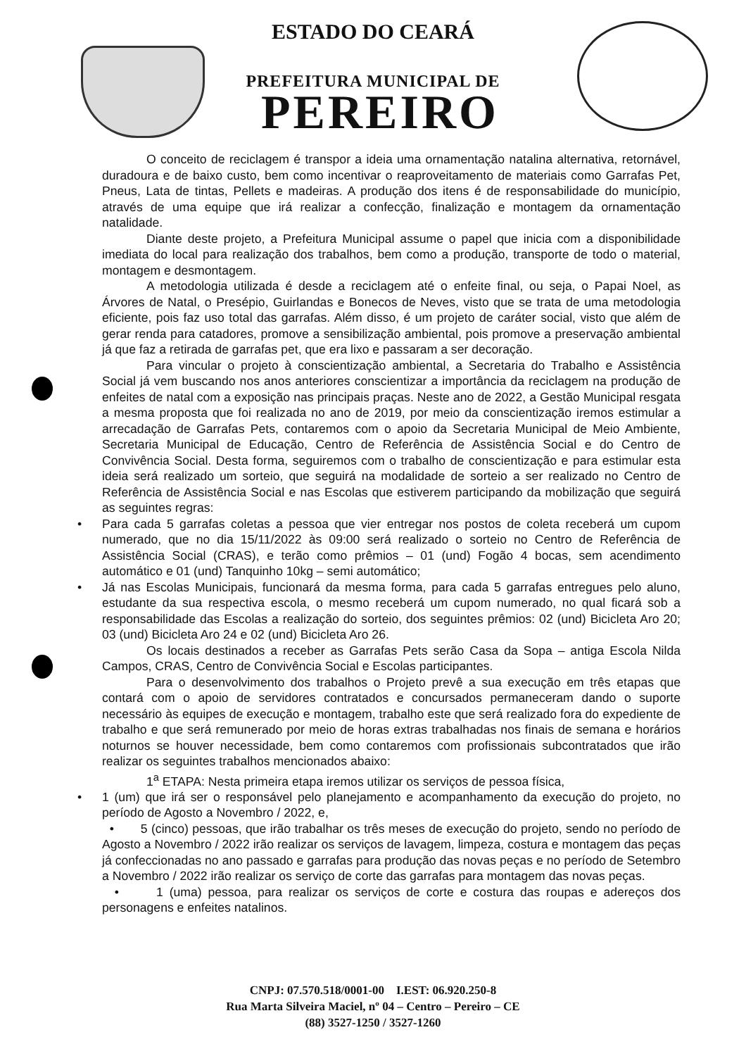ESTADO DO CEARÁ
PREFEITURA MUNICIPAL DE
PEREIRO
O conceito de reciclagem é transpor a ideia uma ornamentação natalina alternativa, retornável, duradoura e de baixo custo, bem como incentivar o reaproveitamento de materiais como Garrafas Pet, Pneus, Lata de tintas, Pellets e madeiras. A produção dos itens é de responsabilidade do município, através de uma equipe que irá realizar a confecção, finalização e montagem da ornamentação natalidade.
Diante deste projeto, a Prefeitura Municipal assume o papel que inicia com a disponibilidade imediata do local para realização dos trabalhos, bem como a produção, transporte de todo o material, montagem e desmontagem.
A metodologia utilizada é desde a reciclagem até o enfeite final, ou seja, o Papai Noel, as Árvores de Natal, o Presépio, Guirlandas e Bonecos de Neves, visto que se trata de uma metodologia eficiente, pois faz uso total das garrafas. Além disso, é um projeto de caráter social, visto que além de gerar renda para catadores, promove a sensibilização ambiental, pois promove a preservação ambiental já que faz a retirada de garrafas pet, que era lixo e passaram a ser decoração.
Para vincular o projeto à conscientização ambiental, a Secretaria do Trabalho e Assistência Social já vem buscando nos anos anteriores conscientizar a importância da reciclagem na produção de enfeites de natal com a exposição nas principais praças. Neste ano de 2022, a Gestão Municipal resgata a mesma proposta que foi realizada no ano de 2019, por meio da conscientização iremos estimular a arrecadação de Garrafas Pets, contaremos com o apoio da Secretaria Municipal de Meio Ambiente, Secretaria Municipal de Educação, Centro de Referência de Assistência Social e do Centro de Convivência Social. Desta forma, seguiremos com o trabalho de conscientização e para estimular esta ideia será realizado um sorteio, que seguirá na modalidade de sorteio a ser realizado no Centro de Referência de Assistência Social e nas Escolas que estiverem participando da mobilização que seguirá as seguintes regras:
• Para cada 5 garrafas coletas a pessoa que vier entregar nos postos de coleta receberá um cupom numerado, que no dia 15/11/2022 às 09:00 será realizado o sorteio no Centro de Referência de Assistência Social (CRAS), e terão como prêmios – 01 (und) Fogão 4 bocas, sem acendimento automático e 01 (und) Tanquinho 10kg – semi automático;
• Já nas Escolas Municipais, funcionará da mesma forma, para cada 5 garrafas entregues pelo aluno, estudante da sua respectiva escola, o mesmo receberá um cupom numerado, no qual ficará sob a responsabilidade das Escolas a realização do sorteio, dos seguintes prêmios: 02 (und) Bicicleta Aro 20; 03 (und) Bicicleta Aro 24 e 02 (und) Bicicleta Aro 26.
Os locais destinados a receber as Garrafas Pets serão Casa da Sopa – antiga Escola Nilda Campos, CRAS, Centro de Convivência Social e Escolas participantes.
Para o desenvolvimento dos trabalhos o Projeto prevê a sua execução em três etapas que contará com o apoio de servidores contratados e concursados permaneceram dando o suporte necessário às equipes de execução e montagem, trabalho este que será realizado fora do expediente de trabalho e que será remunerado por meio de horas extras trabalhadas nos finais de semana e horários noturnos se houver necessidade, bem como contaremos com profissionais subcontratados que irão realizar os seguintes trabalhos mencionados abaixo:
1<sup>a</sup> ETAPA: Nesta primeira etapa iremos utilizar os serviços de pessoa física,
• 1 (um) que irá ser o responsável pelo planejamento e acompanhamento da execução do projeto, no período de Agosto a Novembro / 2022, e,
• 5 (cinco) pessoas, que irão trabalhar os três meses de execução do projeto, sendo no período de Agosto a Novembro / 2022 irão realizar os serviços de lavagem, limpeza, costura e montagem das peças já confeccionadas no ano passado e garrafas para produção das novas peças e no período de Setembro a Novembro / 2022 irão realizar os serviço de corte das garrafas para montagem das novas peças.
• 1 (uma) pessoa, para realizar os serviços de corte e costura das roupas e adereços dos personagens e enfeites natalinos.
CNPJ: 07.570.518/0001-00 I.EST: 06.920.250-8
Rua Marta Silveira Maciel, nº 04 – Centro – Pereiro – CE
(88) 3527-1250 / 3527-1260